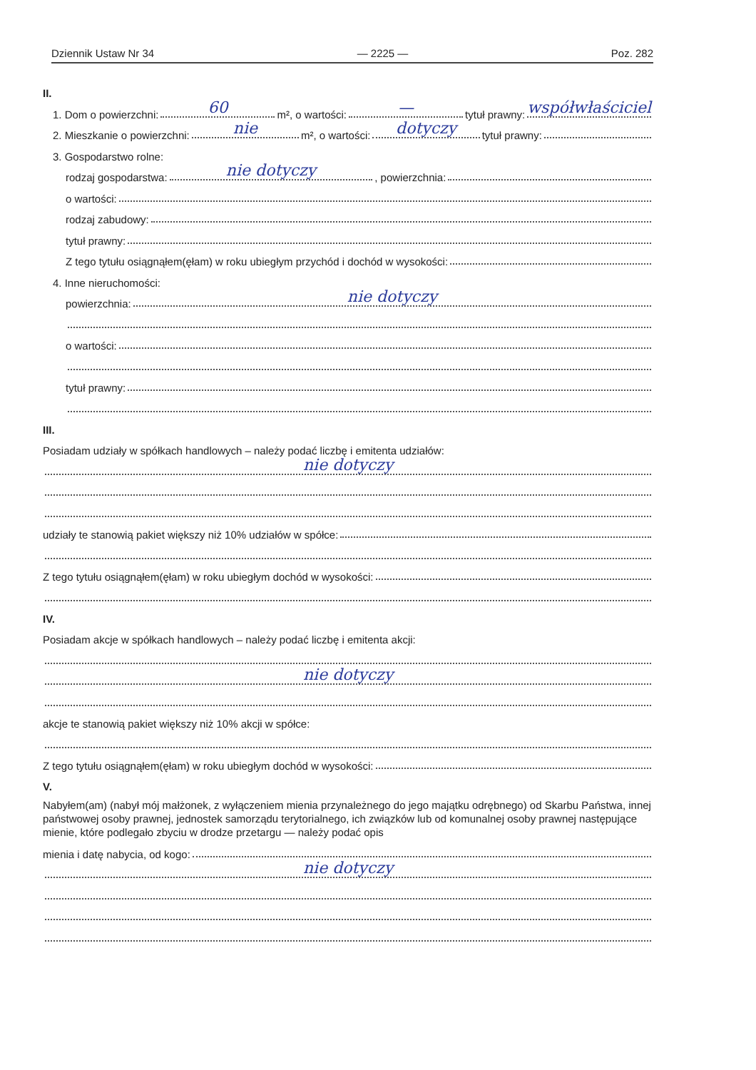Dziennik Ustaw Nr 34 — 2225 — Poz. 282
II.
1. Dom o powierzchni: 60 m², o wartości: — tytuł prawny: współwłaściciel
2. Mieszkanie o powierzchni: nie m², o wartości: dotyczy tytuł prawny:
3. Gospodarstwo rolne:
rodzaj gospodarstwa: nie dotyczy, powierzchnia:
o wartości:
rodzaj zabudowy:
tytuł prawny:
Z tego tytułu osiągnąłem(ęłam) w roku ubiegłym przychód i dochód w wysokości:
4. Inne nieruchomości:
powierzchnia: nie dotyczy
o wartości:
tytuł prawny:
III.
Posiadam udziały w spółkach handlowych – należy podać liczbę i emitenta udziałów:
nie dotyczy
udziały te stanowią pakiet większy niż 10% udziałów w spółce:
Z tego tytułu osiągnąłem(ęłam) w roku ubiegłym dochód w wysokości:
IV.
Posiadam akcje w spółkach handlowych – należy podać liczbę i emitenta akcji:
nie dotyczy
akcje te stanowią pakiet większy niż 10% akcji w spółce:
Z tego tytułu osiągnąłem(ęłam) w roku ubiegłym dochód w wysokości:
V.
Nabyłem(am) (nabył mój małżonek, z wyłączeniem mienia przynależnego do jego majątku odrębnego) od Skarbu Państwa, innej państwowej osoby prawnej, jednostek samorządu terytorialnego, ich związków lub od komunalnej osoby prawnej następujące mienie, które podlegało zbyciu w drodze przetargu — należy podać opis
mienia i datę nabycia, od kogo:
nie dotyczy